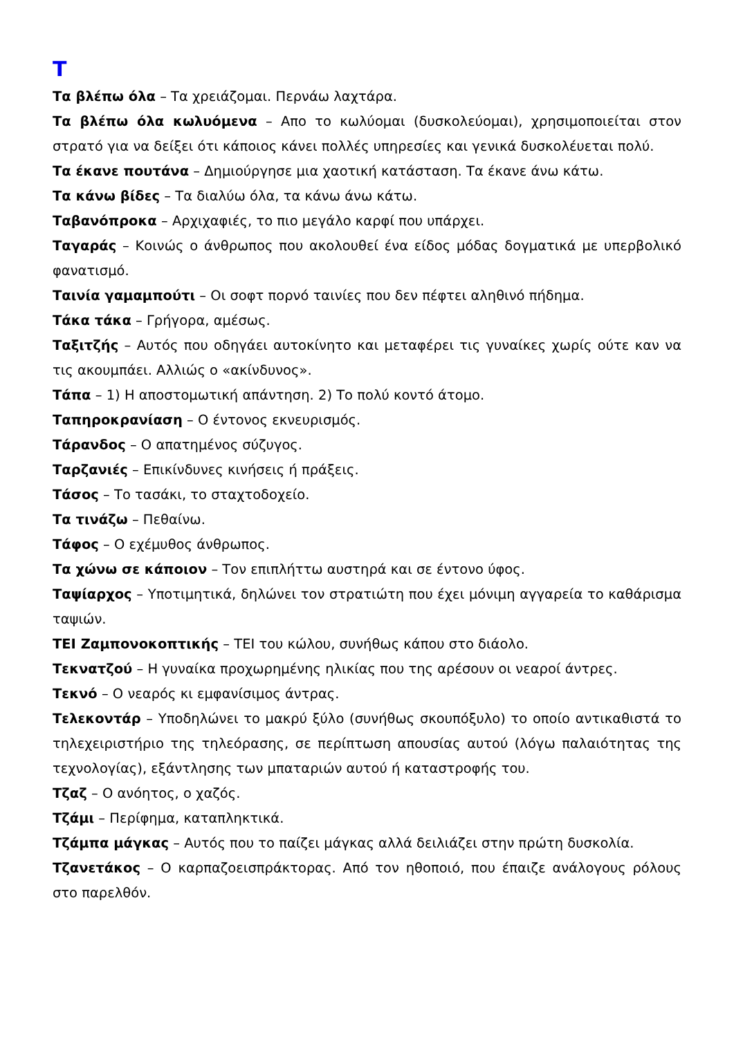Τ
Τα βλέπω όλα – Τα χρειάζομαι. Περνάω λαχτάρα.
Τα βλέπω όλα κωλυόμενα – Απο το κωλύομαι (δυσκολεύομαι), χρησιμοποιείται στον στρατό για να δείξει ότι κάποιος κάνει πολλές υπηρεσίες και γενικά δυσκολέυεται πολύ.
Τα έκανε πουτάνα – Δημιούργησε μια χαοτική κατάσταση. Τα έκανε άνω κάτω.
Τα κάνω βίδες – Τα διαλύω όλα, τα κάνω άνω κάτω.
Ταβανόπροκα – Αρχιχαφιές, το πιο μεγάλο καρφί που υπάρχει.
Ταγαράς – Κοινώς ο άνθρωπος που ακολουθεί ένα είδος μόδας δογματικά με υπερβολικό φανατισμό.
Ταινία γαμαμπούτι – Οι σοφτ πορνό ταινίες που δεν πέφτει αληθινό πήδημα.
Τάκα τάκα – Γρήγορα, αμέσως.
Ταξιτζής – Αυτός που οδηγάει αυτοκίνητο και μεταφέρει τις γυναίκες χωρίς ούτε καν να τις ακουμπάει. Αλλιώς ο «ακίνδυνος».
Τάπα – 1) Η αποστομωτική απάντηση. 2) Το πολύ κοντό άτομο.
Ταπηροκρανίαση – Ο έντονος εκνευρισμός.
Τάρανδος – Ο απατημένος σύζυγος.
Ταρζανιές – Επικίνδυνες κινήσεις ή πράξεις.
Τάσος – Το τασάκι, το σταχτοδοχείο.
Τα τινάζω – Πεθαίνω.
Τάφος – Ο εχέμυθος άνθρωπος.
Τα χώνω σε κάποιον – Τον επιπλήττω αυστηρά και σε έντονο ύφος.
Ταψίαρχος – Υποτιμητικά, δηλώνει τον στρατιώτη που έχει μόνιμη αγγαρεία το καθάρισμα ταψιών.
ΤΕΙ Ζαμπονοκοπτικής – ΤΕΙ του κώλου, συνήθως κάπου στο διάολο.
Τεκνατζού – Η γυναίκα προχωρημένης ηλικίας που της αρέσουν οι νεαροί άντρες.
Τεκνό – Ο νεαρός κι εμφανίσιμος άντρας.
Τελεκοντάρ – Υποδηλώνει το μακρύ ξύλο (συνήθως σκουπόξυλο) το οποίο αντικαθιστά το τηλεχειριστήριο της τηλεόρασης, σε περίπτωση απουσίας αυτού (λόγω παλαιότητας της τεχνολογίας), εξάντλησης των μπαταριών αυτού ή καταστροφής του.
Τζαζ – Ο ανόητος, ο χαζός.
Τζάμι – Περίφημα, καταπληκτικά.
Τζάμπα μάγκας – Αυτός που το παίζει μάγκας αλλά δειλιάζει στην πρώτη δυσκολία.
Τζανετάκος – Ο καρπαζοεισπράκτορας. Από τον ηθοποιό, που έπαιζε ανάλογους ρόλους στο παρελθόν.